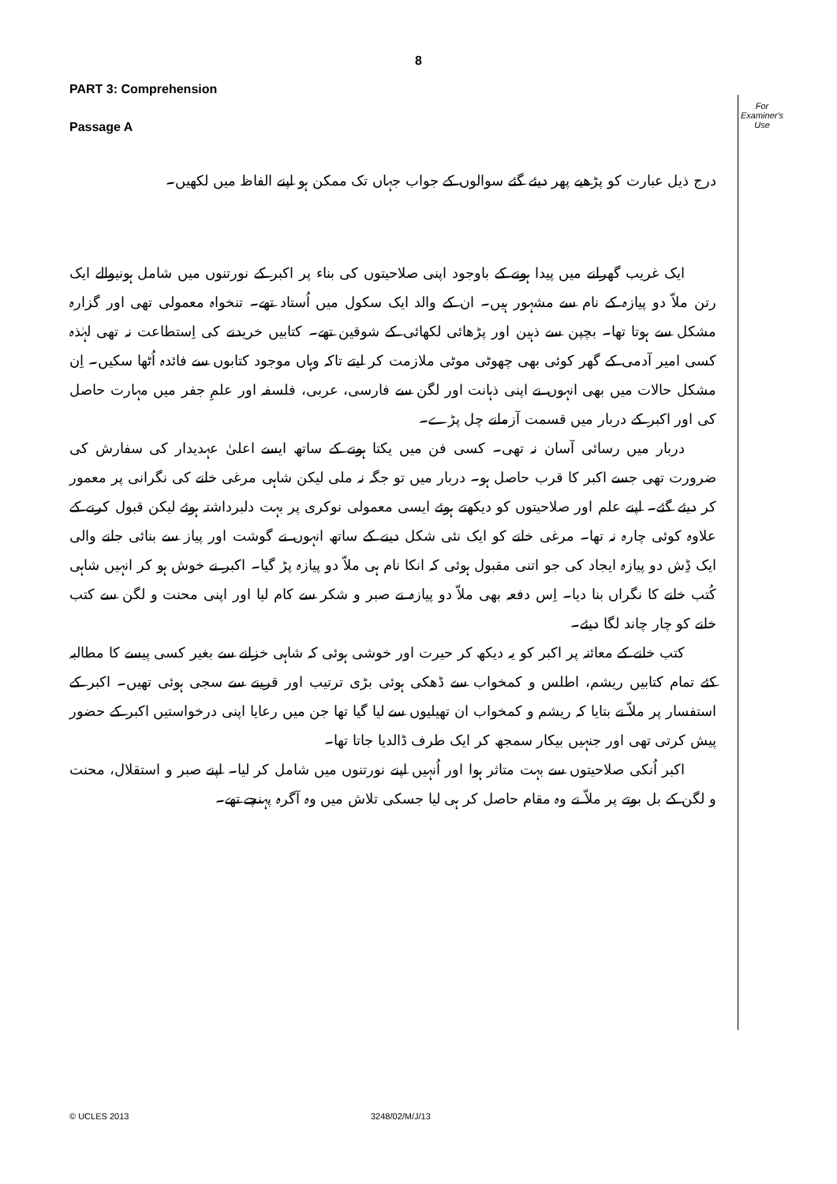8
For
Examiner's
Use
PART 3: Comprehension
Passage A
درج ذیل عبارت کو پڑھیے پھر دیئے گئے سوالوں کے جواب جہاں تک ممکن ہو اپنے الفاظ میں لکھیں۔
ایک غریب گھرانے میں پیدا ہونے کے باوجود اپنی صلاحیتوں کی بناء پر اکبر کے نورتنوں میں شامل ہونیوالے ایک رتن ملاّ دو پیازہ کے نام سے مشہور ہیں۔ ان کے والد ایک سکول میں اُستاد تھے۔ تنخواہ معمولی تھی اور گزارہ مشکل سے ہوتا تھا۔ بچپن سے ذہین اور پڑھائی لکھائی کے شوقین تھے۔ کتابیں خریدنے کی اِستطاعت نہ تھی لہٰذہ کسی امیر آدمی کے گھر کوئی بھی چھوٹی موٹی ملازمت کر لیتے تاکہ وہاں موجود کتابوں سے فائدہ اُٹھا سکیں۔ اِن مشکل حالات میں بھی انہوں نے اپنی ذہانت اور لگن سے فارسی، عربی، فلسفہ اور علمِ جفر میں مہارت حاصل کی اور اکبر کے دربار میں قسمت آزمانے چل پڑے۔
دربار میں رسائی آسان نہ تھی۔ کسی فن میں یکتا ہونے کے ساتھ ایسے اعلیٰ عہدیدار کی سفارش کی ضرورت تھی جسے اکبر کا قرب حاصل ہو۔ دربار میں تو جگہ نہ ملی لیکن شاہی مرغی خانے کی نگرانی پر معمور کر دیئے گئے۔ اپنے علم اور صلاحیتوں کو دیکھتے ہوئے ایسی معمولی نوکری پر بہت دلبرداشتہ ہوئے لیکن قبول کرنے کے علاوہ کوئی چارہ نہ تھا۔ مرغی خانے کو ایک نئی شکل دینے کے ساتھ انہوں نے گوشت اور پیاز سے بنائی جانے والی ایک ڈِش دو پیازہ ایجاد کی جو اتنی مقبول ہوئی کہ انکا نام ہی ملاّ دو پیازہ پڑ گیا۔ اکبر نے خوش ہو کر انہیں شاہی کُتب خانے کا نگراں بنا دیا۔ اِس دفعہ بھی ملاّ دو پیازہ نے صبر و شکر سے کام لیا اور اپنی محنت و لگن سے کتب خانے کو چار چاند لگا دیئے۔
کتب خانے کے معائنہ پر اکبر کو یہ دیکھ کر حیرت اور خوشی ہوئی کہ شاہی خزانے سے بغیر کسی پیسے کا مطالبہ کئے تمام کتابیں ریشم، اطلس و کمخواب سے ڈھکی ہوئی بڑی ترتیب اور قرینے سے سجی ہوئی تھیں۔ اکبر کے استفسار پر ملاّ نے بتایا کہ ریشم و کمخواب ان تھیلیوں سے لیا گیا تھا جن میں رعایا اپنی درخواستیں اکبر کے حضور پیش کرتی تھی اور جنہیں بیکار سمجھ کر ایک طرف ڈالدیا جاتا تھا۔
اکبر اُنکی صلاحیتوں سے بہت متاثر ہوا اور اُنہیں اپنے نورتنوں میں شامل کر لیا۔ اپنے صبر و استقلال، محنت و لگن کے بل بوتے پر ملاّ نے وہ مقام حاصل کر ہی لیا جسکی تلاش میں وہ آگرہ پہنچے تھے۔
© UCLES 2013 3248/02/M/J/13